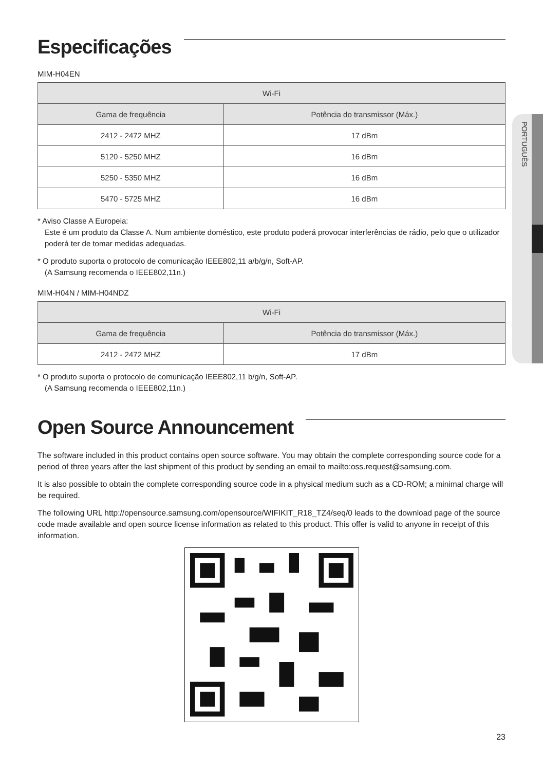PORTUGUÊS
Especificações
MIM-H04EN
| Wi-Fi | |
| --- | --- |
| Gama de frequência | Potência do transmissor (Máx.) |
| 2412 - 2472 MHZ | 17 dBm |
| 5120 - 5250 MHZ | 16 dBm |
| 5250 - 5350 MHZ | 16 dBm |
| 5470 - 5725 MHZ | 16 dBm |
* Aviso Classe A Europeia:
Este é um produto da Classe A. Num ambiente doméstico, este produto poderá provocar interferências de rádio, pelo que o utilizador poderá ter de tomar medidas adequadas.
* O produto suporta o protocolo de comunicação IEEE802,11 a/b/g/n, Soft-AP.
(A Samsung recomenda o IEEE802,11n.)
MIM-H04N / MIM-H04NDZ
| Wi-Fi | |
| --- | --- |
| Gama de frequência | Potência do transmissor (Máx.) |
| 2412 - 2472 MHZ | 17 dBm |
* O produto suporta o protocolo de comunicação IEEE802,11 b/g/n, Soft-AP.
(A Samsung recomenda o IEEE802,11n.)
Open Source Announcement
The software included in this product contains open source software. You may obtain the complete corresponding source code for a period of three years after the last shipment of this product by sending an email to mailto:oss.request@samsung.com.
It is also possible to obtain the complete corresponding source code in a physical medium such as a CD-ROM; a minimal charge will be required.
The following URL http://opensource.samsung.com/opensource/WIFIKIT_R18_TZ4/seq/0 leads to the download page of the source code made available and open source license information as related to this product. This offer is valid to anyone in receipt of this information.
23